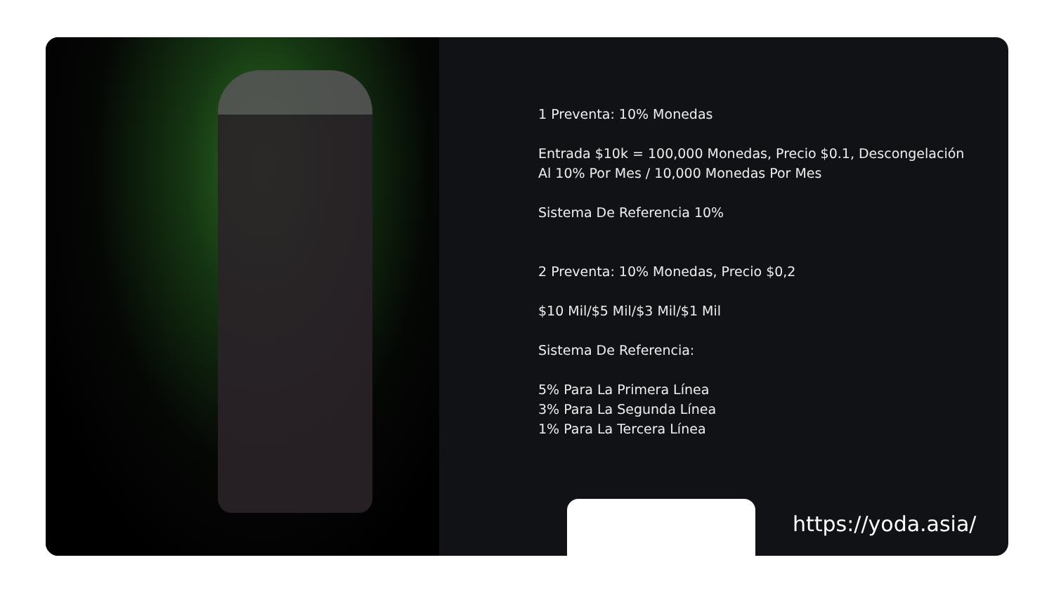1 Preventa: 10% Monedas
Entrada $10k = 100,000 Monedas, Precio $0.1, Descongelación Al 10% Por Mes / 10,000 Monedas Por Mes
Sistema De Referencia 10%
2 Preventa: 10% Monedas, Precio $0,2
$10 Mil/$5 Mil/$3 Mil/$1 Mil
Sistema De Referencia:
5% Para La Primera Línea
3% Para La Segunda Línea
1% Para La Tercera Línea
https://yoda.asia/